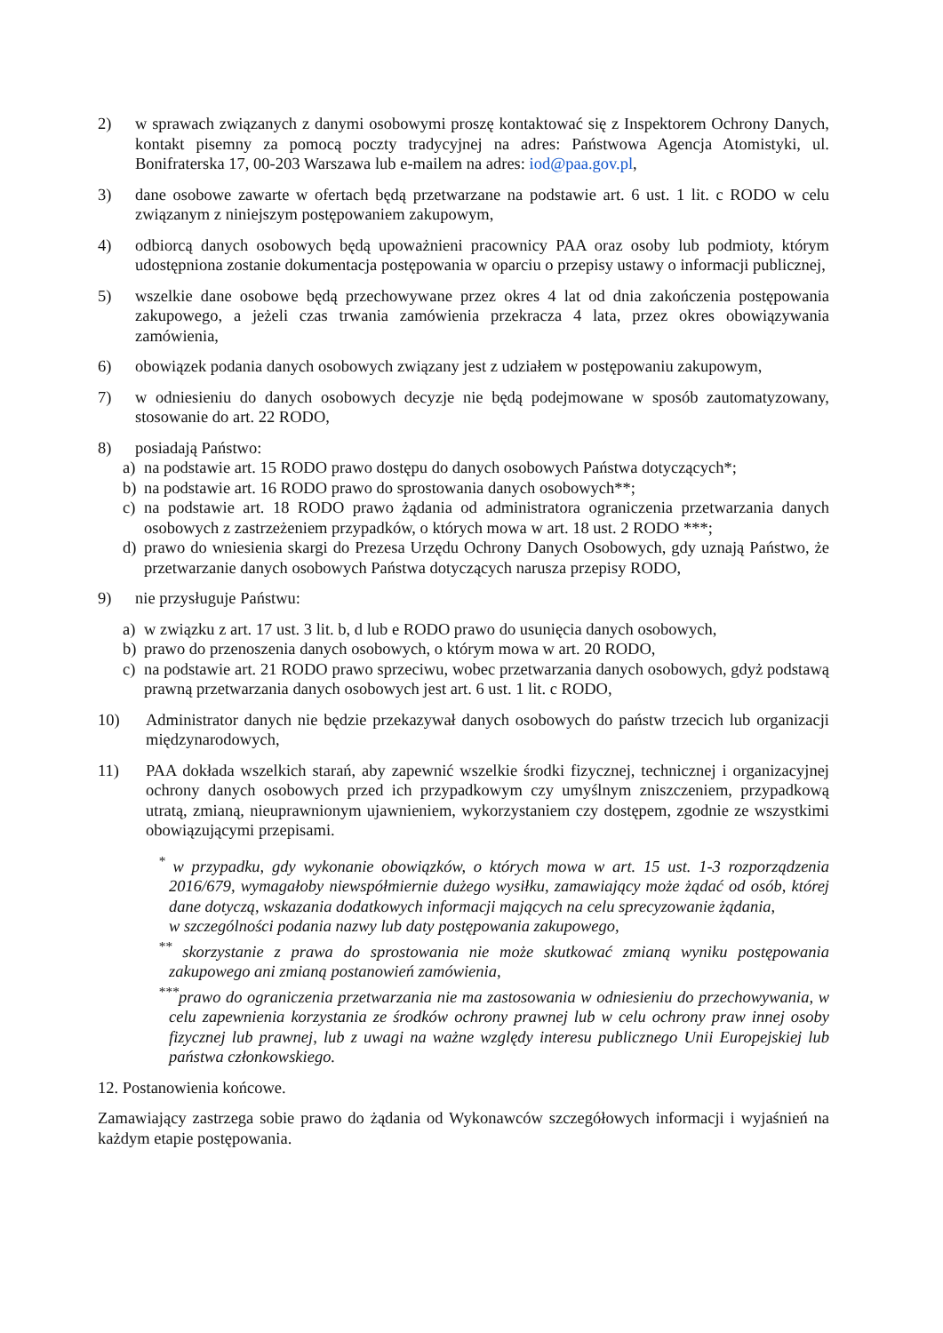2) w sprawach związanych z danymi osobowymi proszę kontaktować się z Inspektorem Ochrony Danych, kontakt pisemny za pomocą poczty tradycyjnej na adres: Państwowa Agencja Atomistyki, ul. Bonifraterska 17, 00-203 Warszawa lub e-mailem na adres: iod@paa.gov.pl,
3) dane osobowe zawarte w ofertach będą przetwarzane na podstawie art. 6 ust. 1 lit. c RODO w celu związanym z niniejszym postępowaniem zakupowym,
4) odbiorcą danych osobowych będą upoważnieni pracownicy PAA oraz osoby lub podmioty, którym udostępniona zostanie dokumentacja postępowania w oparciu o przepisy ustawy o informacji publicznej,
5) wszelkie dane osobowe będą przechowywane przez okres 4 lat od dnia zakończenia postępowania zakupowego, a jeżeli czas trwania zamówienia przekracza 4 lata, przez okres obowiązywania zamówienia,
6) obowiązek podania danych osobowych związany jest z udziałem w postępowaniu zakupowym,
7) w odniesieniu do danych osobowych decyzje nie będą podejmowane w sposób zautomatyzowany, stosowanie do art. 22 RODO,
8) posiadają Państwo:
a) na podstawie art. 15 RODO prawo dostępu do danych osobowych Państwa dotyczących*;
b) na podstawie art. 16 RODO prawo do sprostowania danych osobowych**;
c) na podstawie art. 18 RODO prawo żądania od administratora ograniczenia przetwarzania danych osobowych z zastrzeżeniem przypadków, o których mowa w art. 18 ust. 2 RODO ***;
d) prawo do wniesienia skargi do Prezesa Urzędu Ochrony Danych Osobowych, gdy uznają Państwo, że przetwarzanie danych osobowych Państwa dotyczących narusza przepisy RODO,
9) nie przysługuje Państwu:
a) w związku z art. 17 ust. 3 lit. b, d lub e RODO prawo do usunięcia danych osobowych,
b) prawo do przenoszenia danych osobowych, o którym mowa w art. 20 RODO,
c) na podstawie art. 21 RODO prawo sprzeciwu, wobec przetwarzania danych osobowych, gdyż podstawą prawną przetwarzania danych osobowych jest art. 6 ust. 1 lit. c RODO,
10) Administrator danych nie będzie przekazywał danych osobowych do państw trzecich lub organizacji międzynarodowych,
11) PAA dokłada wszelkich starań, aby zapewnić wszelkie środki fizycznej, technicznej i organizacyjnej ochrony danych osobowych przed ich przypadkowym czy umyślnym zniszczeniem, przypadkową utratą, zmianą, nieuprawnionym ujawnieniem, wykorzystaniem czy dostępem, zgodnie ze wszystkimi obowiązującymi przepisami.
<sup>*</sup> w przypadku, gdy wykonanie obowiązków, o których mowa w art. 15 ust. 1-3 rozporządzenia 2016/679, wymagałoby niewspółmiernie dużego wysiłku, zamawiający może żądać od osób, której dane dotyczą, wskazania dodatkowych informacji mających na celu sprecyzowanie żądania,
w szczególności podania nazwy lub daty postępowania zakupowego,
<sup>**</sup> skorzystanie z prawa do sprostowania nie może skutkować zmianą wyniku postępowania zakupowego ani zmianą postanowień zamówienia,
<sup>***</sup> prawo do ograniczenia przetwarzania nie ma zastosowania w odniesieniu do przechowywania, w celu zapewnienia korzystania ze środków ochrony prawnej lub w celu ochrony praw innej osoby fizycznej lub prawnej, lub z uwagi na ważne względy interesu publicznego Unii Europejskiej lub państwa członkowskiego.
12. Postanowienia końcowe.
Zamawiający zastrzega sobie prawo do żądania od Wykonawców szczegółowych informacji i wyjaśnień na każdym etapie postępowania.